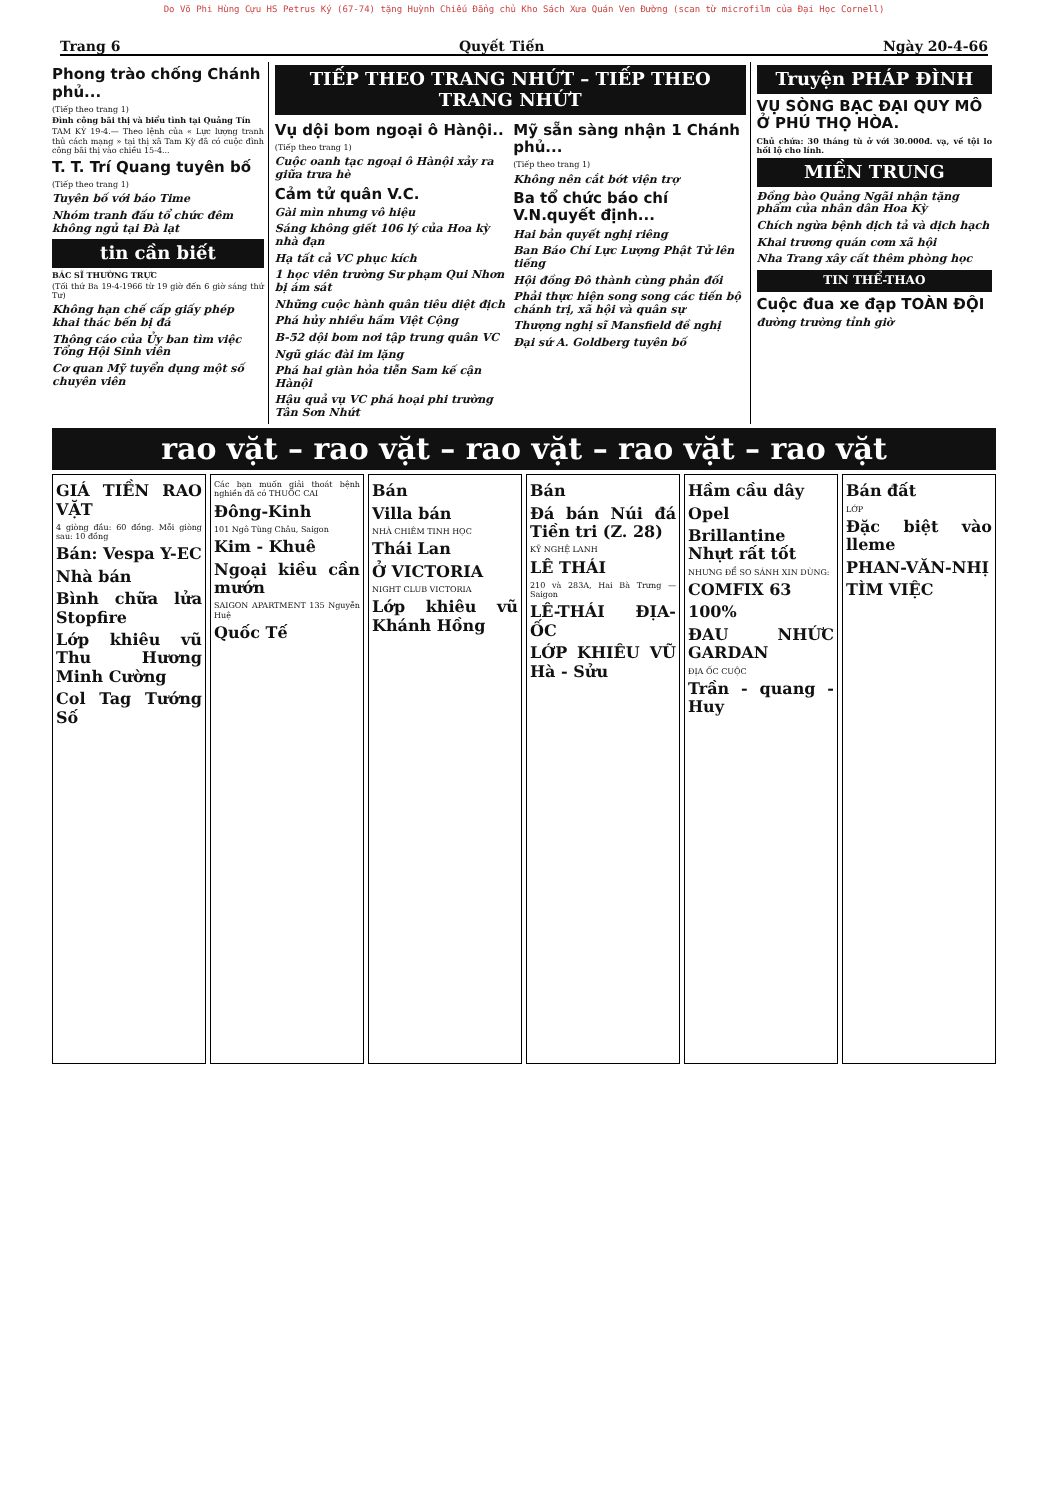Do Võ Phi Hùng Cựu HS Petrus Ký (67-74) tặng Huỳnh Chiếu Đẳng chủ Kho Sách Xưa Quán Ven Đường (scan từ microfilm của Đại Học Cornell)
Trang 6 Quyết Tiến Ngày 20-4-66
Phong trào chống Chánh phủ...
(Tiếp theo trang 1)
Đình công bãi thị và biểu tình tại Quảng Tín
TAM KỲ 19-4.— Theo lệnh của « Lực lượng tranh thủ cách mạng » tại thị xã Tam Kỳ đã có cuộc đình công bãi thị vào chiều 15-4...
T. T. Trí Quang tuyên bố
(Tiếp theo trang 1)
Tuyên bố với báo Time
Nhóm tranh đấu tổ chức đêm không ngủ tại Đà lạt
tin cần biết
BÁC SĨ THƯỜNG TRỰC
(Tối thứ Ba 19-4-1966 từ 19 giờ đến 6 giờ sáng thứ Tư)
Không hạn chế cấp giấy phép khai thác bến bị đá
Thông cáo của Ủy ban tìm việc Tổng Hội Sinh viên
Cơ quan Mỹ tuyển dụng một số chuyên viên
TIẾP THEO TRANG NHỨT – TIẾP THEO TRANG NHỨT
Vụ dội bom ngoại ô Hànội..
(Tiếp theo trang 1)
Cuộc oanh tạc ngoại ô Hànội xảy ra giữa trưa hè
Cảm tử quân V.C.
Gài mìn nhưng vô hiệu
Sáng không giết 106 lý của Hoa kỳ nhà đạn
Hạ tất cả VC phục kích
1 học viên trường Sư phạm Qui Nhơn bị ám sát
Những cuộc hành quân tiêu diệt địch
Phá hủy nhiều hầm Việt Cộng
B-52 dội bom nơi tập trung quân VC
Ngũ giác đài im lặng
Phá hai giàn hỏa tiễn Sam kế cận Hànội
Hậu quả vụ VC phá hoại phi trường Tân Sơn Nhứt
Mỹ sẵn sàng nhận 1 Chánh phủ...
(Tiếp theo trang 1)
Không nên cắt bớt viện trợ
Ba tổ chức báo chí V.N.quyết định...
Hai bản quyết nghị riêng
Ban Báo Chí Lực Lượng Phật Tử lên tiếng
Hội đồng Đô thành cùng phản đối
Phải thực hiện song song các tiến bộ chánh trị, xã hội và quân sự
Thượng nghị sĩ Mansfield đề nghị
Đại sứ A. Goldberg tuyên bố
Truyện PHÁP ĐÌNH
VỤ SÒNG BẠC ĐẠI QUY MÔ Ở PHÚ THỌ HÒA.
Chủ chứa: 30 tháng tù ở với 30.000đ. vạ, về tội lo hối lộ cho lính.
MIỀN TRUNG
Đồng bào Quảng Ngãi nhận tặng phẩm của nhân dân Hoa Kỳ
Chích ngừa bệnh dịch tả và dịch hạch
Khai trương quán cơm xã hội
Nha Trang xây cất thêm phòng học
TIN THỂ-THAO
Cuộc đua xe đạp TOÀN ĐỘI
đường trường tỉnh giờ
rao vặt – rao vặt – rao vặt – rao vặt – rao vặt
GIÁ TIỀN RAO VẶT
4 giòng đầu: 60 đồng. Mỗi giòng sau: 10 đồng
Bán: Vespa Y-EC
Nhà bán
Bình chữa lửa Stopfire
Lớp khiêu vũ Thu Hương Minh Cường
Col Tag Tướng Số
Các bạn muốn giải thoát bệnh nghiền đã có THUỐC CAI
Đông-Kinh
101 Ngô Tùng Châu, Saigon
Kim - Khuê
Ngoại kiều cần mướn
SAIGON APARTMENT 135 Nguyễn Huệ
Quốc Tế
Bán
Villa bán
NHÀ CHIÊM TINH HỌC
Thái Lan
Ở VICTORIA
NIGHT CLUB VICTORIA
Lớp khiêu vũ Khánh Hồng
Bán
Đá bán Núi đá Tiền tri (Z. 28)
KỸ NGHỆ LANH
LÊ THÁI
210 và 283A, Hai Bà Trưng — Saigon
LÊ-THÁI ĐỊA-ỐC
LỚP KHIÊU VŨ Hà - Sửu
Hầm cầu dây
Opel
Brillantine Nhựt rất tốt
NHƯNG ĐỂ SO SÁNH XIN DÙNG:
COMFIX 63
100%
ĐAU NHỨC GARDAN
ĐỊA ỐC CUỘC
Trần - quang - Huy
Bán đất
LỚP
Đặc biệt vào lleme
PHAN-VĂN-NHỊ
TÌM VIỆC